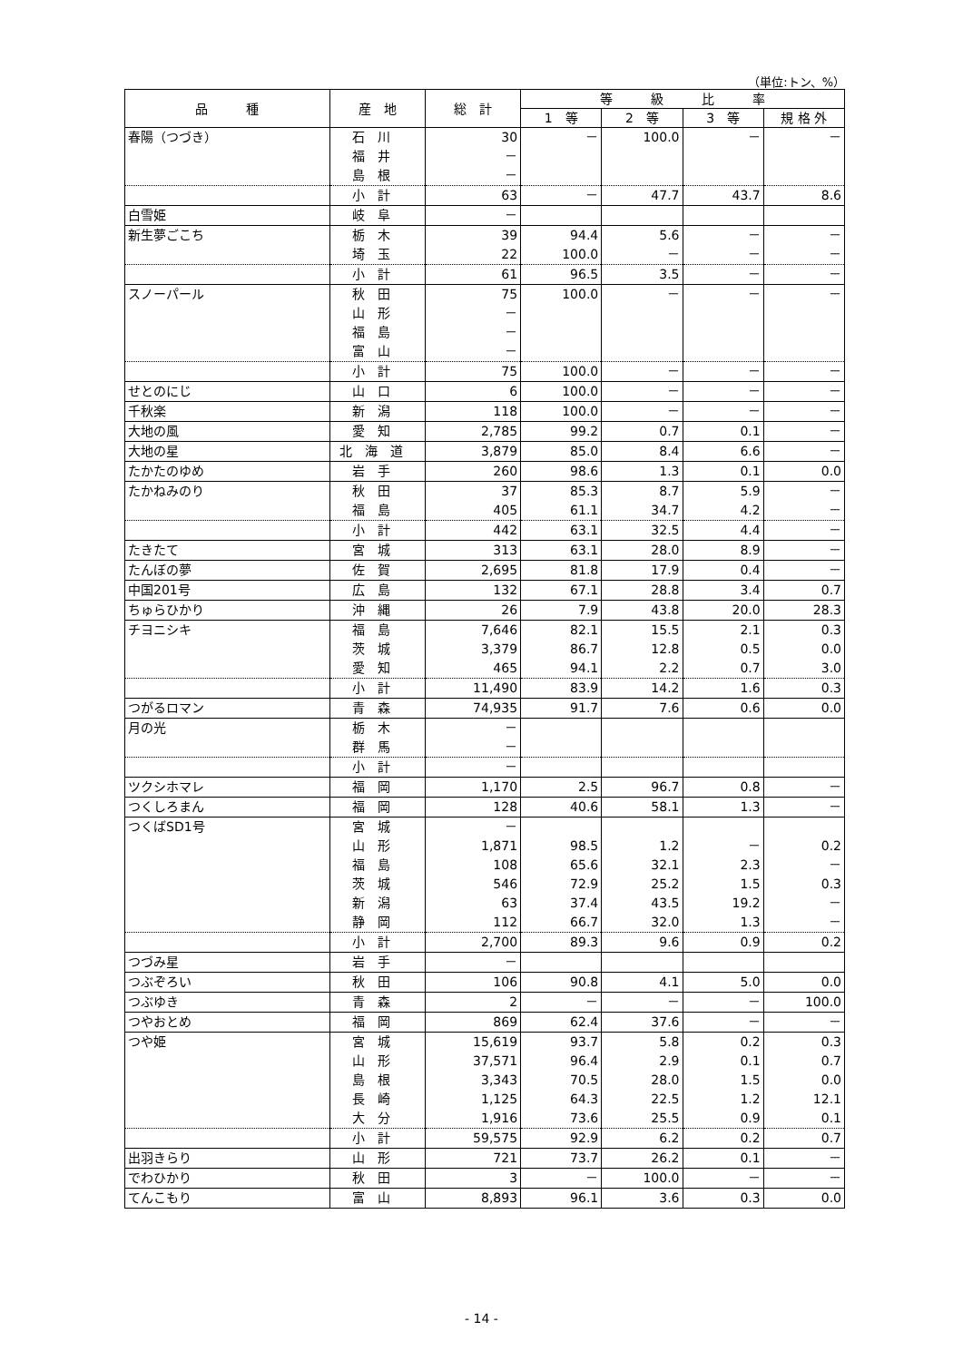（単位:トン、%）
| 品 種 | 産 地 | 総 計 | 等 級 比 率 | | | |
| --- | --- | --- | --- | --- | --- | --- |
| | | | 1 等 | 2 等 | 3 等 | 規 格 外 |
| 春陽（つづき） | 石川 | 30 | － | 100.0 | － | － |
| | 福井 | － | | | | |
| | 島根 | － | | | | |
| | 小計 | 63 | － | 47.7 | 43.7 | 8.6 |
| 白雪姫 | 岐阜 | － | | | | |
| 新生夢ごこち | 栃木 | 39 | 94.4 | 5.6 | － | － |
| | 埼玉 | 22 | 100.0 | － | － | － |
| | 小計 | 61 | 96.5 | 3.5 | － | － |
| スノーパール | 秋田 | 75 | 100.0 | － | － | － |
| | 山形 | － | | | | |
| | 福島 | － | | | | |
| | 富山 | － | | | | |
| | 小計 | 75 | 100.0 | － | － | － |
| せとのにじ | 山口 | 6 | 100.0 | － | － | － |
| 千秋楽 | 新潟 | 118 | 100.0 | － | － | － |
| 大地の風 | 愛知 | 2,785 | 99.2 | 0.7 | 0.1 | － |
| 大地の星 | 北海道 | 3,879 | 85.0 | 8.4 | 6.6 | － |
| たかたのゆめ | 岩手 | 260 | 98.6 | 1.3 | 0.1 | 0.0 |
| たかねみのり | 秋田 | 37 | 85.3 | 8.7 | 5.9 | － |
| | 福島 | 405 | 61.1 | 34.7 | 4.2 | － |
| | 小計 | 442 | 63.1 | 32.5 | 4.4 | － |
| たきたて | 宮城 | 313 | 63.1 | 28.0 | 8.9 | － |
| たんぼの夢 | 佐賀 | 2,695 | 81.8 | 17.9 | 0.4 | － |
| 中国201号 | 広島 | 132 | 67.1 | 28.8 | 3.4 | 0.7 |
| ちゅらひかり | 沖縄 | 26 | 7.9 | 43.8 | 20.0 | 28.3 |
| チヨニシキ | 福島 | 7,646 | 82.1 | 15.5 | 2.1 | 0.3 |
| | 茨城 | 3,379 | 86.7 | 12.8 | 0.5 | 0.0 |
| | 愛知 | 465 | 94.1 | 2.2 | 0.7 | 3.0 |
| | 小計 | 11,490 | 83.9 | 14.2 | 1.6 | 0.3 |
| つがるロマン | 青森 | 74,935 | 91.7 | 7.6 | 0.6 | 0.0 |
| 月の光 | 栃木 | － | | | | |
| | 群馬 | － | | | | |
| | 小計 | － | | | | |
| ツクシホマレ | 福岡 | 1,170 | 2.5 | 96.7 | 0.8 | － |
| つくしろまん | 福岡 | 128 | 40.6 | 58.1 | 1.3 | － |
| つくばSD1号 | 宮城 | － | | | | |
| | 山形 | 1,871 | 98.5 | 1.2 | － | 0.2 |
| | 福島 | 108 | 65.6 | 32.1 | 2.3 | － |
| | 茨城 | 546 | 72.9 | 25.2 | 1.5 | 0.3 |
| | 新潟 | 63 | 37.4 | 43.5 | 19.2 | － |
| | 静岡 | 112 | 66.7 | 32.0 | 1.3 | － |
| | 小計 | 2,700 | 89.3 | 9.6 | 0.9 | 0.2 |
| つづみ星 | 岩手 | － | | | | |
| つぶぞろい | 秋田 | 106 | 90.8 | 4.1 | 5.0 | 0.0 |
| つぶゆき | 青森 | 2 | － | － | － | 100.0 |
| つやおとめ | 福岡 | 869 | 62.4 | 37.6 | － | － |
| つや姫 | 宮城 | 15,619 | 93.7 | 5.8 | 0.2 | 0.3 |
| | 山形 | 37,571 | 96.4 | 2.9 | 0.1 | 0.7 |
| | 島根 | 3,343 | 70.5 | 28.0 | 1.5 | 0.0 |
| | 長崎 | 1,125 | 64.3 | 22.5 | 1.2 | 12.1 |
| | 大分 | 1,916 | 73.6 | 25.5 | 0.9 | 0.1 |
| | 小計 | 59,575 | 92.9 | 6.2 | 0.2 | 0.7 |
| 出羽きらり | 山形 | 721 | 73.7 | 26.2 | 0.1 | － |
| でわひかり | 秋田 | 3 | － | 100.0 | － | － |
| てんこもり | 富山 | 8,893 | 96.1 | 3.6 | 0.3 | 0.0 |
- 14 -